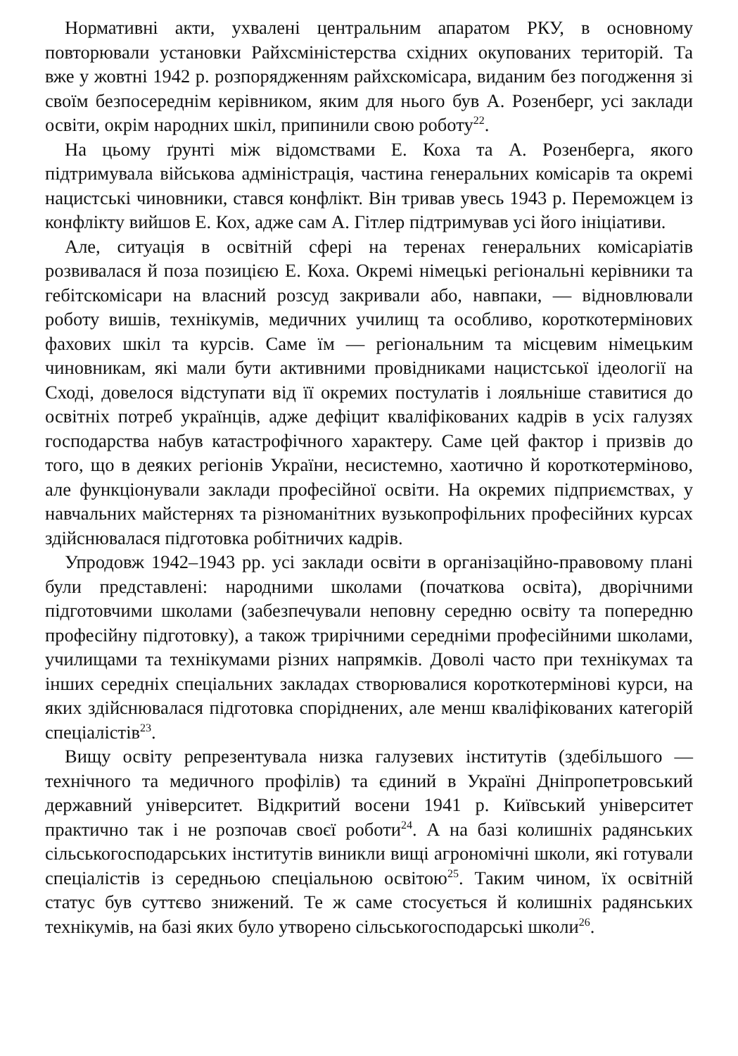Нормативні акти, ухвалені центральним апаратом РКУ, в основному повторювали установки Райхсміністерства східних окупованих територій. Та вже у жовтні 1942 р. розпорядженням райхскомісара, виданим без погодження зі своїм безпосереднім керівником, яким для нього був А. Розенберг, усі заклади освіти, окрім народних шкіл, припинили свою роботу<sup>22</sup>.
На цьому ґрунті між відомствами Е. Коха та А. Розенберга, якого підтримувала військова адміністрація, частина генеральних комісарів та окремі нацистські чиновники, стався конфлікт. Він тривав увесь 1943 р. Переможцем із конфлікту вийшов Е. Кох, адже сам А. Гітлер підтримував усі його ініціативи.
Але, ситуація в освітній сфері на теренах генеральних комісаріатів розвивалася й поза позицією Е. Коха. Окремі німецькі регіональні керівники та гебітскомісари на власний розсуд закривали або, навпаки, — відновлювали роботу вишів, технікумів, медичних училищ та особливо, короткотермінових фахових шкіл та курсів. Саме їм — регіональним та місцевим німецьким чиновникам, які мали бути активними провідниками нацистської ідеології на Сході, довелося відступати від її окремих постулатів і лояльніше ставитися до освітніх потреб українців, адже дефіцит кваліфікованих кадрів в усіх галузях господарства набув катастрофічного характеру. Саме цей фактор і призвів до того, що в деяких регіонів України, несистемно, хаотично й короткотерміново, але функціонували заклади професійної освіти. На окремих підприємствах, у навчальних майстернях та різноманітних вузькопрофільних професійних курсах здійснювалася підготовка робітничих кадрів.
Упродовж 1942–1943 рр. усі заклади освіти в організаційно-правовому плані були представлені: народними школами (початкова освіта), дворічними підготовчими школами (забезпечували неповну середню освіту та попередню професійну підготовку), а також трирічними середніми професійними школами, училищами та технікумами різних напрямків. Доволі часто при технікумах та інших середніх спеціальних закладах створювалися короткотермінові курси, на яких здійснювалася підготовка споріднених, але менш кваліфікованих категорій спеціалістів<sup>23</sup>.
Вищу освіту репрезентувала низка галузевих інститутів (здебільшого — технічного та медичного профілів) та єдиний в Україні Дніпропетровський державний університет. Відкритий восени 1941 р. Київський університет практично так і не розпочав своєї роботи<sup>24</sup>. А на базі колишніх радянських сільськогосподарських інститутів виникли вищі агрономічні школи, які готували спеціалістів із середньою спеціальною освітою<sup>25</sup>. Таким чином, їх освітній статус був суттєво знижений. Те ж саме стосується й колишніх радянських технікумів, на базі яких було утворено сільськогосподарські школи<sup>26</sup>.